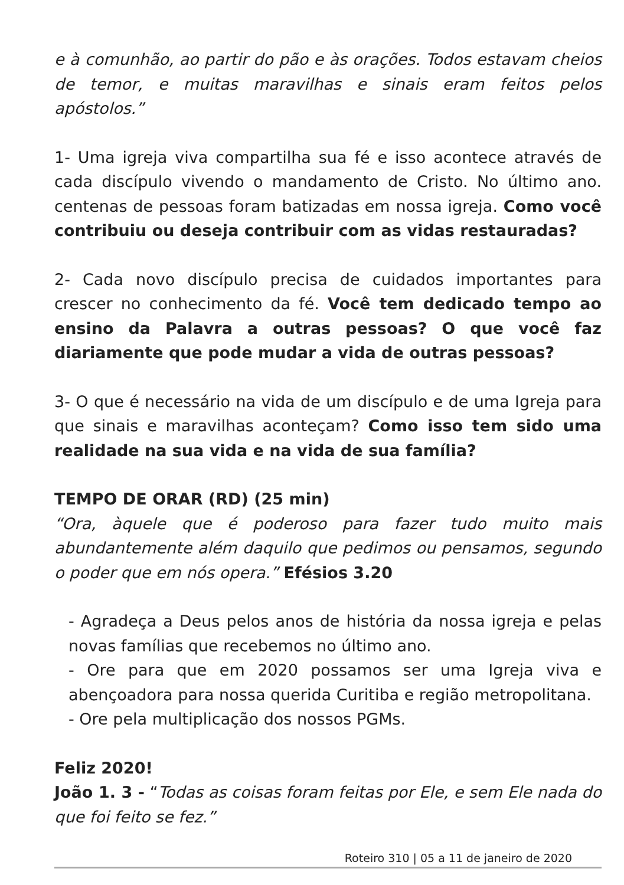e à comunhão, ao partir do pão e às orações. Todos estavam cheios de temor, e muitas maravilhas e sinais eram feitos pelos apóstolos.”
1- Uma igreja viva compartilha sua fé e isso acontece através de cada discípulo vivendo o mandamento de Cristo. No último ano. centenas de pessoas foram batizadas em nossa igreja. Como você contribuiu ou deseja contribuir com as vidas restauradas?
2- Cada novo discípulo precisa de cuidados importantes para crescer no conhecimento da fé. Você tem dedicado tempo ao ensino da Palavra a outras pessoas? O que você faz diariamente que pode mudar a vida de outras pessoas?
3- O que é necessário na vida de um discípulo e de uma Igreja para que sinais e maravilhas aconteçam? Como isso tem sido uma realidade na sua vida e na vida de sua família?
TEMPO DE ORAR (RD) (25 min)
“Ora, àquele que é poderoso para fazer tudo muito mais abundantemente além daquilo que pedimos ou pensamos, segundo o poder que em nós opera.” Efésios 3.20
- Agradeça a Deus pelos anos de história da nossa igreja e pelas novas famílias que recebemos no último ano.
- Ore para que em 2020 possamos ser uma Igreja viva e abençoadora para nossa querida Curitiba e região metropolitana.
- Ore pela multiplicação dos nossos PGMs.
Feliz 2020!
João 1. 3 - “Todas as coisas foram feitas por Ele, e sem Ele nada do que foi feito se fez.”
Roteiro 310 | 05 a 11 de janeiro de 2020